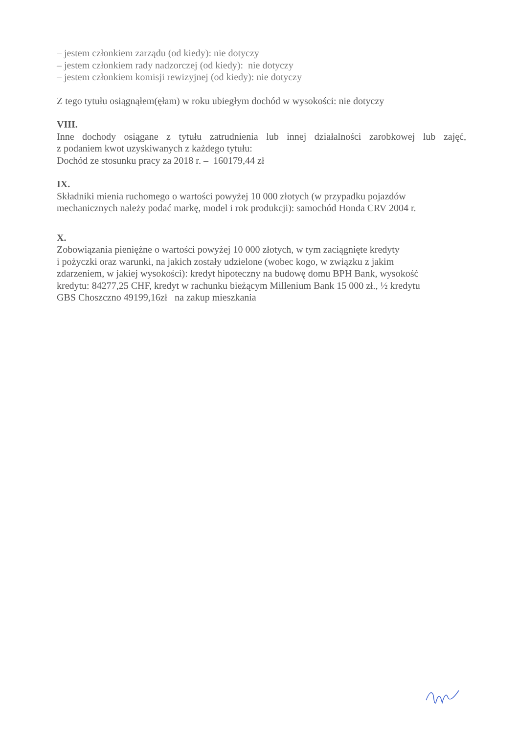– jestem członkiem zarządu (od kiedy): nie dotyczy
– jestem członkiem rady nadzorczej (od kiedy): nie dotyczy
– jestem członkiem komisji rewizyjnej (od kiedy): nie dotyczy
Z tego tytułu osiągnąłem(ęłam) w roku ubiegłym dochód w wysokości: nie dotyczy
VIII.
Inne dochody osiągane z tytułu zatrudnienia lub innej działalności zarobkowej lub zajęć,
z podaniem kwot uzyskiwanych z każdego tytułu:
Dochód ze stosunku pracy za 2018 r. – 160179,44 zł
IX.
Składniki mienia ruchomego o wartości powyżej 10 000 złotych (w przypadku pojazdów mechanicznych należy podać markę, model i rok produkcji): samochód Honda CRV 2004 r.
X.
Zobowiązania pieniężne o wartości powyżej 10 000 złotych, w tym zaciągnięte kredyty
i pożyczki oraz warunki, na jakich zostały udzielone (wobec kogo, w związku z jakim
zdarzeniem, w jakiej wysokości): kredyt hipoteczny na budowę domu BPH Bank, wysokość
kredytu: 84277,25 CHF, kredyt w rachunku bieżącym Millenium Bank 15 000 zł., ½ kredytu
GBS Choszczno 49199,16zł na zakup mieszkania